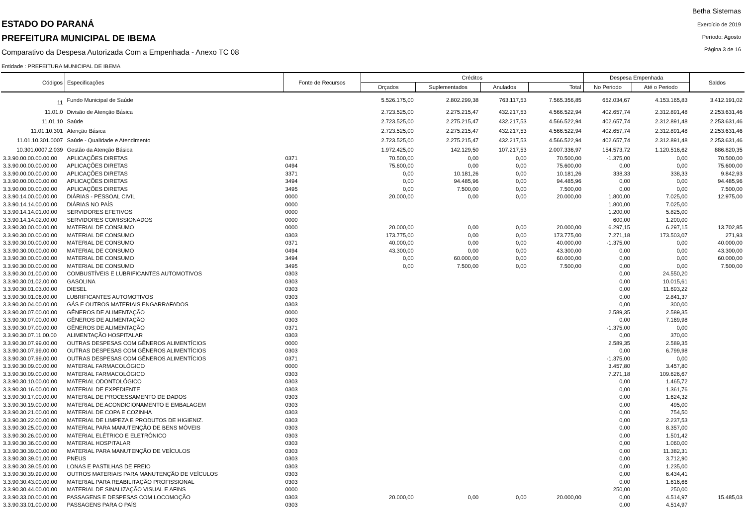ESTADO DO PARANÁ
PREFEITURA MUNICIPAL DE IBEMA
Comparativo da Despesa Autorizada Com a Empenhada - Anexo TC 08
Betha Sistemas
Exercício de 2019
Período: Agosto
Página 3 de 16
Entidade : PREFEITURA MUNICIPAL DE IBEMA
| Códigos | Especificações | Fonte de Recursos | Créditos | | | | Despesa Empenhada | | Saldos |
| --- | --- | --- | --- | --- | --- | --- | --- | --- | --- |
| | | | Orçados | Suplementados | Anulados | Total | No Periodo | Até o Periodo | |
| 11 | Fundo Municipal de Saúde | | 5.526.175,00 | 2.802.299,38 | 763.117,53 | 7.565.356,85 | 652.034,67 | 4.153.165,83 | 3.412.191,02 |
| 11.01.0 | Divisão de Atenção Básica | | 2.723.525,00 | 2.275.215,47 | 432.217,53 | 4.566.522,94 | 402.657,74 | 2.312.891,48 | 2.253.631,46 |
| 11.01.10 | Saúde | | 2.723.525,00 | 2.275.215,47 | 432.217,53 | 4.566.522,94 | 402.657,74 | 2.312.891,48 | 2.253.631,46 |
| 11.01.10.301 | Atenção Básica | | 2.723.525,00 | 2.275.215,47 | 432.217,53 | 4.566.522,94 | 402.657,74 | 2.312.891,48 | 2.253.631,46 |
| 11.01.10.301.0007 | Saúde - Qualidade e Atendimento | | 2.723.525,00 | 2.275.215,47 | 432.217,53 | 4.566.522,94 | 402.657,74 | 2.312.891,48 | 2.253.631,46 |
| 10.301.0007.2.039 | Gestão da Atenção Básica | | 1.972.425,00 | 142.129,50 | 107.217,53 | 2.007.336,97 | 154.573,72 | 1.120.516,62 | 886.820,35 |
| 3.3.90.00.00.00.00.00 | APLICAÇÕES DIRETAS | 0371 | 70.500,00 | 0,00 | 0,00 | 70.500,00 | -1.375,00 | 0,00 | 70.500,00 |
| 3.3.90.00.00.00.00.00 | APLICAÇÕES DIRETAS | 0494 | 75.600,00 | 0,00 | 0,00 | 75.600,00 | 0,00 | 0,00 | 75.600,00 |
| 3.3.90.00.00.00.00.00 | APLICAÇÕES DIRETAS | 3371 | 0,00 | 10.181,26 | 0,00 | 10.181,26 | 338,33 | 338,33 | 9.842,93 |
| 3.3.90.00.00.00.00.00 | APLICAÇÕES DIRETAS | 3494 | 0,00 | 94.485,96 | 0,00 | 94.485,96 | 0,00 | 0,00 | 94.485,96 |
| 3.3.90.00.00.00.00.00 | APLICAÇÕES DIRETAS | 3495 | 0,00 | 7.500,00 | 0,00 | 7.500,00 | 0,00 | 0,00 | 7.500,00 |
| 3.3.90.14.00.00.00.00 | DIÁRIAS - PESSOAL CIVIL | 0000 | 20.000,00 | 0,00 | 0,00 | 20.000,00 | 1.800,00 | 7.025,00 | 12.975,00 |
| 3.3.90.14.14.00.00.00 | DIÁRIAS NO PAÍS | 0000 | | | | | 1.800,00 | 7.025,00 | |
| 3.3.90.14.14.01.00.00 | SERVIDORES EFETIVOS | 0000 | | | | | 1.200,00 | 5.825,00 | |
| 3.3.90.14.14.02.00.00 | SERVIDORES COMISSIONADOS | 0000 | | | | | 600,00 | 1.200,00 | |
| 3.3.90.30.00.00.00.00 | MATERIAL DE CONSUMO | 0000 | 20.000,00 | 0,00 | 0,00 | 20.000,00 | 6.297,15 | 6.297,15 | 13.702,85 |
| 3.3.90.30.00.00.00.00 | MATERIAL DE CONSUMO | 0303 | 173.775,00 | 0,00 | 0,00 | 173.775,00 | 7.271,18 | 173.503,07 | 271,93 |
| 3.3.90.30.00.00.00.00 | MATERIAL DE CONSUMO | 0371 | 40.000,00 | 0,00 | 0,00 | 40.000,00 | -1.375,00 | 0,00 | 40.000,00 |
| 3.3.90.30.00.00.00.00 | MATERIAL DE CONSUMO | 0494 | 43.300,00 | 0,00 | 0,00 | 43.300,00 | 0,00 | 0,00 | 43.300,00 |
| 3.3.90.30.00.00.00.00 | MATERIAL DE CONSUMO | 3494 | 0,00 | 60.000,00 | 0,00 | 60.000,00 | 0,00 | 0,00 | 60.000,00 |
| 3.3.90.30.00.00.00.00 | MATERIAL DE CONSUMO | 3495 | 0,00 | 7.500,00 | 0,00 | 7.500,00 | 0,00 | 0,00 | 7.500,00 |
| 3.3.90.30.01.00.00.00 | COMBUSTÍVEIS E LUBRIFICANTES AUTOMOTIVOS | 0303 | | | | | 0,00 | 24.550,20 | |
| 3.3.90.30.01.02.00.00 | GASOLINA | 0303 | | | | | 0,00 | 10.015,61 | |
| 3.3.90.30.01.03.00.00 | DIESEL | 0303 | | | | | 0,00 | 11.693,22 | |
| 3.3.90.30.01.06.00.00 | LUBRIFICANTES AUTOMOTIVOS | 0303 | | | | | 0,00 | 2.841,37 | |
| 3.3.90.30.04.00.00.00 | GÁS E OUTROS MATERIAIS ENGARRAFADOS | 0303 | | | | | 0,00 | 300,00 | |
| 3.3.90.30.07.00.00.00 | GÊNEROS DE ALIMENTAÇÃO | 0000 | | | | | 2.589,35 | 2.589,35 | |
| 3.3.90.30.07.00.00.00 | GÊNEROS DE ALIMENTAÇÃO | 0303 | | | | | 0,00 | 7.169,98 | |
| 3.3.90.30.07.00.00.00 | GÊNEROS DE ALIMENTAÇÃO | 0371 | | | | | -1.375,00 | 0,00 | |
| 3.3.90.30.07.11.00.00 | ALIMENTAÇÃO HOSPITALAR | 0303 | | | | | 0,00 | 370,00 | |
| 3.3.90.30.07.99.00.00 | OUTRAS DESPESAS COM GÊNEROS ALIMENTÍCIOS | 0000 | | | | | 2.589,35 | 2.589,35 | |
| 3.3.90.30.07.99.00.00 | OUTRAS DESPESAS COM GÊNEROS ALIMENTÍCIOS | 0303 | | | | | 0,00 | 6.799,98 | |
| 3.3.90.30.07.99.00.00 | OUTRAS DESPESAS COM GÊNEROS ALIMENTÍCIOS | 0371 | | | | | -1.375,00 | 0,00 | |
| 3.3.90.30.09.00.00.00 | MATERIAL FARMACOLÓGICO | 0000 | | | | | 3.457,80 | 3.457,80 | |
| 3.3.90.30.09.00.00.00 | MATERIAL FARMACOLÓGICO | 0303 | | | | | 7.271,18 | 109.626,67 | |
| 3.3.90.30.10.00.00.00 | MATERIAL ODONTOLÓGICO | 0303 | | | | | 0,00 | 1.465,72 | |
| 3.3.90.30.16.00.00.00 | MATERIAL DE EXPEDIENTE | 0303 | | | | | 0,00 | 1.361,76 | |
| 3.3.90.30.17.00.00.00 | MATERIAL DE PROCESSAMENTO DE DADOS | 0303 | | | | | 0,00 | 1.624,32 | |
| 3.3.90.30.19.00.00.00 | MATERIAL DE ACONDICIONAMENTO E EMBALAGEM | 0303 | | | | | 0,00 | 495,00 | |
| 3.3.90.30.21.00.00.00 | MATERIAL DE COPA E COZINHA | 0303 | | | | | 0,00 | 754,50 | |
| 3.3.90.30.22.00.00.00 | MATERIAL DE LIMPEZA E PRODUTOS DE HIGIENIZ. | 0303 | | | | | 0,00 | 2.237,53 | |
| 3.3.90.30.25.00.00.00 | MATERIAL PARA MANUTENÇÃO DE BENS MÓVEIS | 0303 | | | | | 0,00 | 8.357,00 | |
| 3.3.90.30.26.00.00.00 | MATERIAL ELÉTRICO E ELETRÔNICO | 0303 | | | | | 0,00 | 1.501,42 | |
| 3.3.90.30.36.00.00.00 | MATERIAL HOSPITALAR | 0303 | | | | | 0,00 | 1.060,00 | |
| 3.3.90.30.39.00.00.00 | MATERIAL PARA MANUTENÇÃO DE VEÍCULOS | 0303 | | | | | 0,00 | 11.382,31 | |
| 3.3.90.30.39.01.00.00 | PNEUS | 0303 | | | | | 0,00 | 3.712,90 | |
| 3.3.90.30.39.05.00.00 | LONAS E PASTILHAS DE FREIO | 0303 | | | | | 0,00 | 1.235,00 | |
| 3.3.90.30.39.99.00.00 | OUTROS MATERIAIS PARA MANUTENÇÃO DE VEÍCULOS | 0303 | | | | | 0,00 | 6.434,41 | |
| 3.3.90.30.43.00.00.00 | MATERIAL PARA REABILITAÇÃO PROFISSIONAL | 0303 | | | | | 0,00 | 1.616,66 | |
| 3.3.90.30.44.00.00.00 | MATERIAL DE SINALIZAÇÃO VISUAL E AFINS | 0000 | | | | | 250,00 | 250,00 | |
| 3.3.90.33.00.00.00.00 | PASSAGENS E DESPESAS COM LOCOMOÇÃO | 0303 | 20.000,00 | 0,00 | 0,00 | 20.000,00 | 0,00 | 4.514,97 | 15.485,03 |
| 3.3.90.33.01.00.00.00 | PASSAGENS PARA O PAÍS | 0303 | | | | | 0,00 | 4.514,97 | |